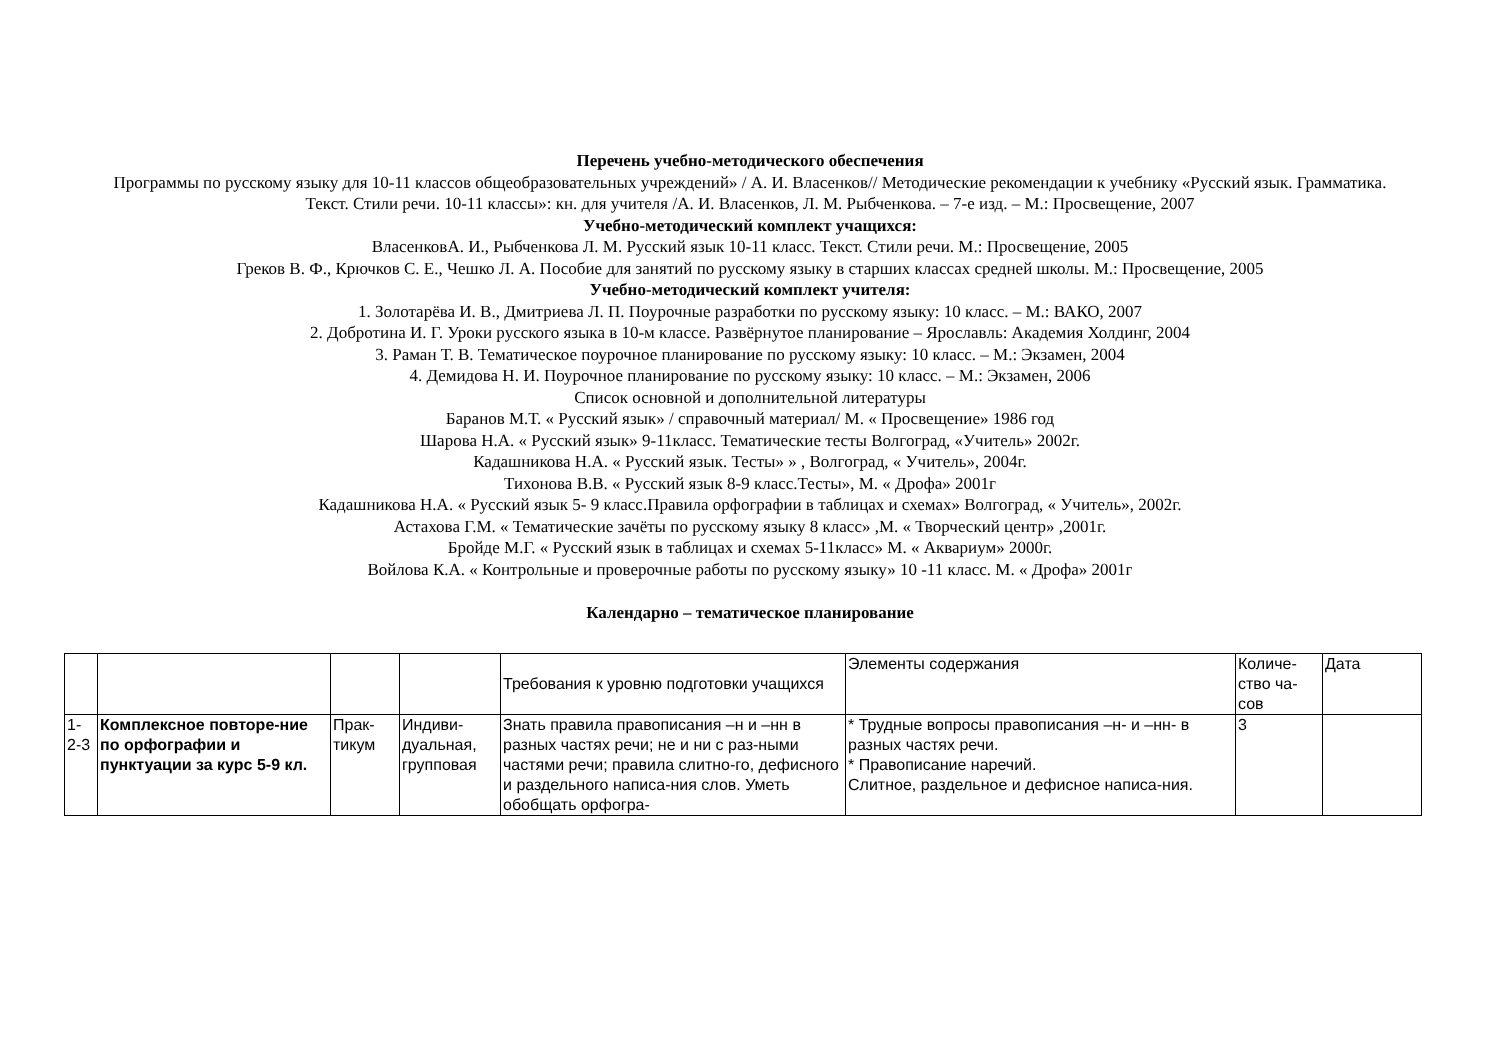Перечень учебно-методического обеспечения
Программы по русскому языку для 10-11 классов общеобразовательных учреждений» / А. И. Власенков// Методические рекомендации к учебнику «Русский язык. Грамматика. Текст. Стили речи. 10-11 классы»: кн. для учителя /А. И. Власенков, Л. М. Рыбченкова. – 7-е изд. – М.: Просвещение, 2007
Учебно-методический комплект учащихся:
ВласенковА. И., Рыбченкова Л. М. Русский язык 10-11 класс. Текст. Стили речи. М.: Просвещение, 2005
Греков В. Ф., Крючков С. Е., Чешко Л. А. Пособие для занятий по русскому языку в старших классах средней школы. М.: Просвещение, 2005
Учебно-методический комплект учителя:
1. Золотарёва И. В., Дмитриева Л. П. Поурочные разработки по русскому языку: 10 класс. – М.: ВАКО, 2007
2. Добротина И. Г. Уроки русского языка в 10-м классе. Развёрнутое планирование – Ярославль: Академия Холдинг, 2004
3. Раман Т. В. Тематическое поурочное планирование по русскому языку: 10 класс. – М.: Экзамен, 2004
4. Демидова Н. И. Поурочное планирование по русскому языку: 10 класс. – М.: Экзамен, 2006
Список основной и дополнительной литературы
Баранов М.Т. « Русский язык» / справочный материал/ М. « Просвещение» 1986 год
Шарова Н.А. « Русский язык» 9-11класс. Тематические тесты Волгоград, «Учитель» 2002г.
Кадашникова Н.А. « Русский язык. Тесты» » , Волгоград, « Учитель», 2004г.
Тихонова В.В. « Русский язык 8-9 класс.Тесты», М. « Дрофа» 2001г
Кадашникова Н.А. « Русский язык 5- 9 класс.Правила орфографии в таблицах и схемах» Волгоград, « Учитель», 2002г.
Астахова Г.М. « Тематические зачёты по русскому языку 8 класс» ,М. « Творческий центр» ,2001г.
Бройде М.Г. « Русский язык в таблицах и схемах 5-11класс» М. « Аквариум» 2000г.
Войлова К.А. « Контрольные и проверочные работы по русскому языку» 10 -11 класс. М. « Дрофа» 2001г
Календарно – тематическое планирование
| | | | | Требования к уровню подготовки учащихся | Элементы содержания | Количе-ство ча-сов | Дата |
| 1-2-3 | Комплексное повторе-ние по орфографии и пунктуации за курс 5-9 кл. | Прак-тикум | Индиви-дуальная, групповая | Знать правила правописания –н и –нн в разных частях речи; не и ни с раз-ными частями речи; правила слитно-го, дефисного и раздельного написа-ния слов. Уметь обобщать орфогра- | * Трудные вопросы правописания –н- и –нн- в разных частях речи. * Правописание наречий. Слитное, раздельное и дефисное написа-ния. | 3 | |